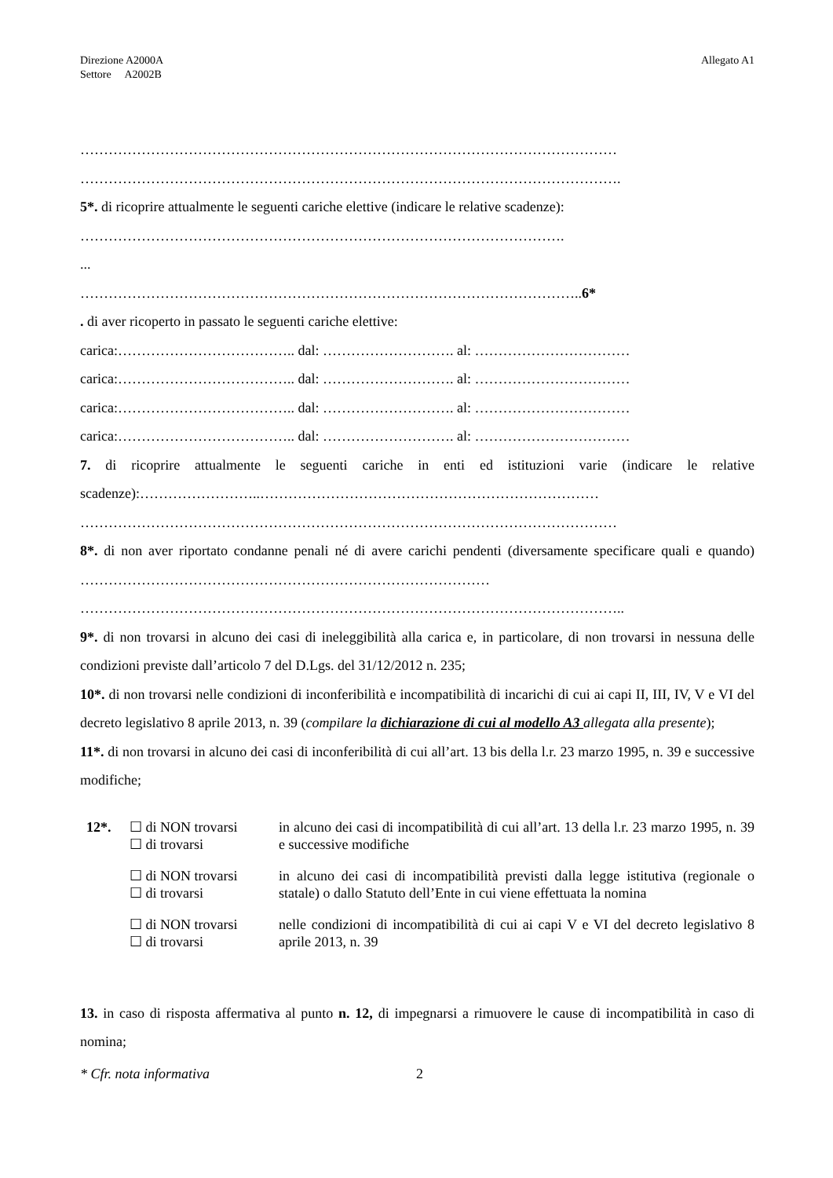Direzione A2000A
Settore A2002B
Allegato A1
……………………………………………………………………………………………………
…………………………………………………………………………………………………….
5*. di ricoprire attualmente le seguenti cariche elettive (indicare le relative scadenze):
………………………………………………………………………………………….
...
……………………………………………………………………………………………..6*
. di aver ricoperto in passato le seguenti cariche elettive:
carica:……………………………….. dal: ………………………. al: ……………………………
carica:……………………………….. dal: ………………………. al: ……………………………
carica:……………………………….. dal: ………………………. al: ……………………………
carica:……………………………….. dal: ………………………. al: ……………………………
7. di ricoprire attualmente le seguenti cariche in enti ed istituzioni varie (indicare le relative scadenze):……………………..………………………………………………………………
……………………………………………………………………………………………………
8*. di non aver riportato condanne penali né di avere carichi pendenti (diversamente specificare quali e quando) ……………………………………………………………………………
……………………………………………………………………………………………………..
9*. di non trovarsi in alcuno dei casi di ineleggibilità alla carica e, in particolare, di non trovarsi in nessuna delle condizioni previste dall’articolo 7 del D.Lgs. del 31/12/2012 n. 235;
10*. di non trovarsi nelle condizioni di inconferibilità e incompatibilità di incarichi di cui ai capi II, III, IV, V e VI del decreto legislativo 8 aprile 2013, n. 39 (compilare la dichiarazione di cui al modello A3 allegata alla presente);
11*. di non trovarsi in alcuno dei casi di inconferibilità di cui all’art. 13 bis della l.r. 23 marzo 1995, n. 39 e successive modifiche;
| 12*. | ☐ di NON trovarsi ☐ di trovarsi | in alcuno dei casi di incompatibilità di cui all’art. 13 della l.r. 23 marzo 1995, n. 39 e successive modifiche |
| | ☐ di NON trovarsi ☐ di trovarsi | in alcuno dei casi di incompatibilità previsti dalla legge istitutiva (regionale o statale) o dallo Statuto dell’Ente in cui viene effettuata la nomina |
| | ☐ di NON trovarsi ☐ di trovarsi | nelle condizioni di incompatibilità di cui ai capi V e VI del decreto legislativo 8 aprile 2013, n. 39 |
13. in caso di risposta affermativa al punto n. 12, di impegnarsi a rimuovere le cause di incompatibilità in caso di nomina;
* Cfr. nota informativa 2